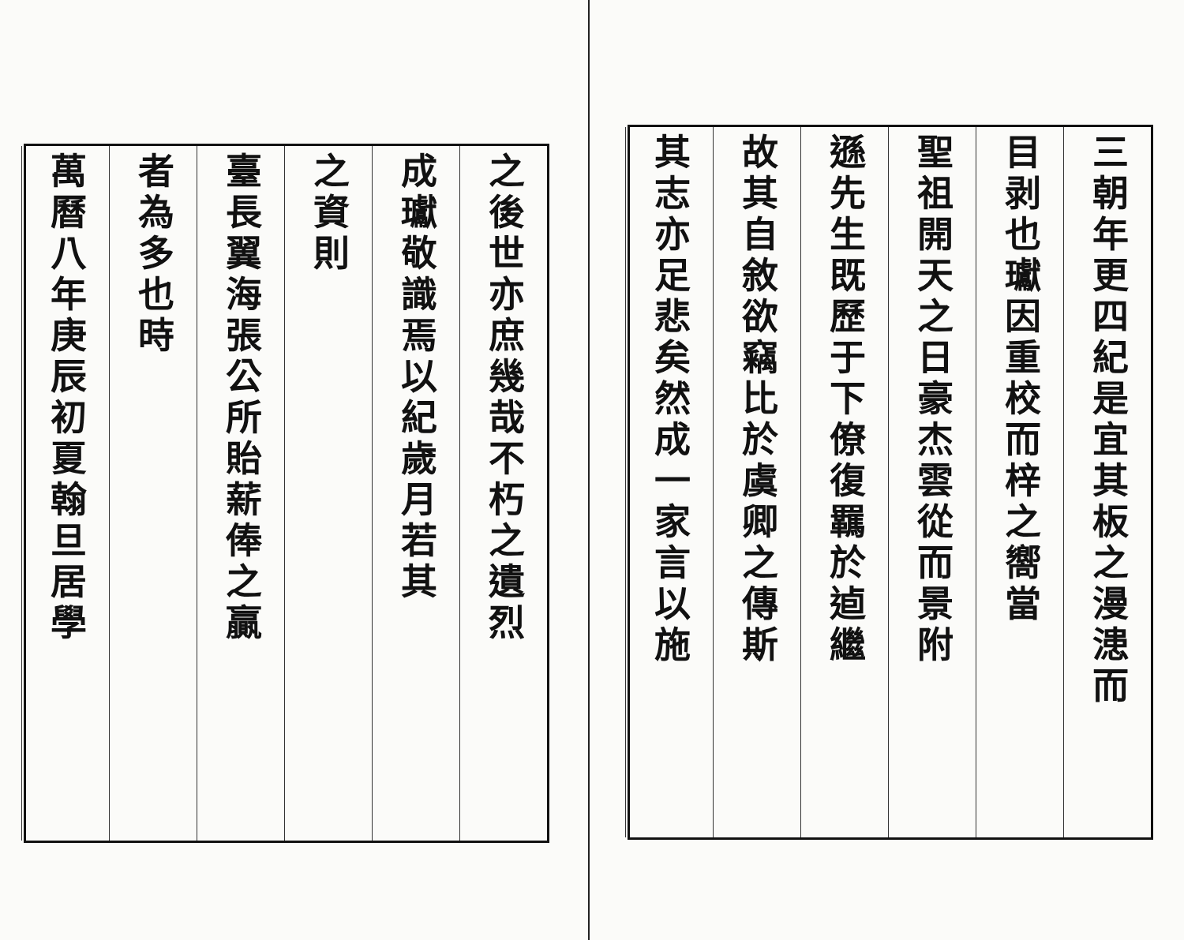三朝年更四紀是宜其板之漫漶而
目剥也瓛因重校而梓之嚮當
聖祖開天之日豪杰雲從而景附
遜先生既歷于下僚復羈於逌繼
故其自敘欲竊比於虞卿之傳斯
其志亦足悲矣然成一家言以施
之後世亦庶幾哉不朽之遺烈
成瓛敬識焉以紀歲月若其
之資則
臺長翼海張公所貽薪俸之贏
者為多也時
萬曆八年庚辰初夏翰旦居學